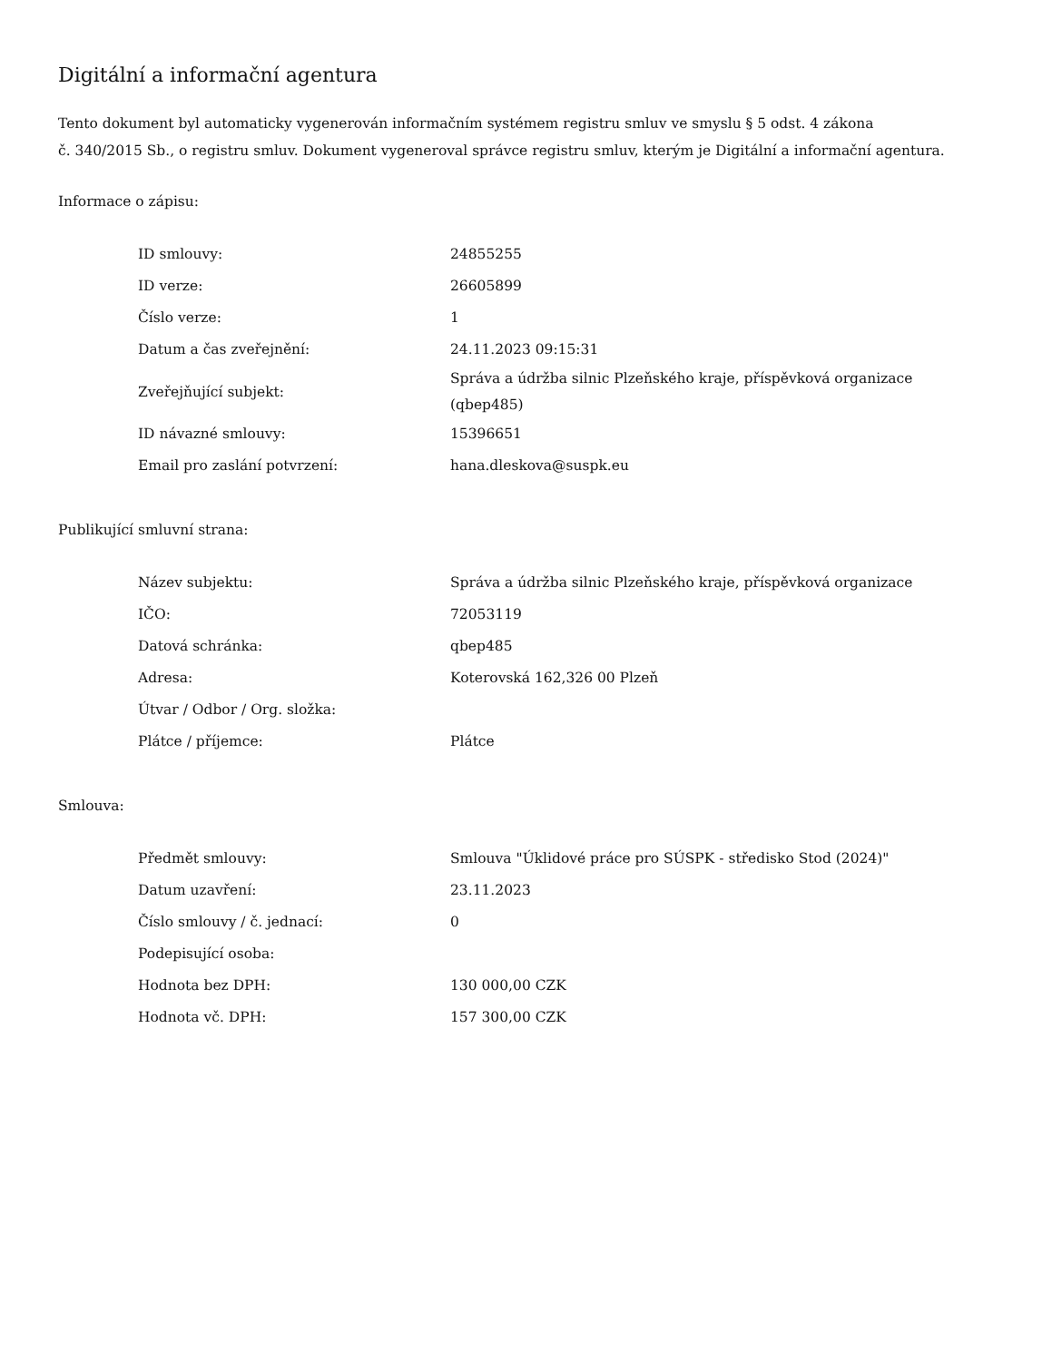Digitální a informační agentura
Tento dokument byl automaticky vygenerován informačním systémem registru smluv ve smyslu § 5 odst. 4 zákona
č. 340/2015 Sb., o registru smluv. Dokument vygeneroval správce registru smluv, kterým je Digitální a informační agentura.
Informace o zápisu:
| ID smlouvy: | 24855255 |
| ID verze: | 26605899 |
| Číslo verze: | 1 |
| Datum a čas zveřejnění: | 24.11.2023 09:15:31 |
| Zveřejňující subjekt: | Správa a údržba silnic Plzeňského kraje, příspěvková organizace (qbep485) |
| ID návazné smlouvy: | 15396651 |
| Email pro zaslání potvrzení: | hana.dleskova@suspk.eu |
Publikující smluvní strana:
| Název subjektu: | Správa a údržba silnic Plzeňského kraje, příspěvková organizace |
| IČO: | 72053119 |
| Datová schránka: | qbep485 |
| Adresa: | Koterovská 162,326 00 Plzeň |
| Útvar / Odbor / Org. složka: | |
| Plátce / příjemce: | Plátce |
Smlouva:
| Předmět smlouvy: | Smlouva "Úklidové práce pro SÚSPK - středisko Stod (2024)" |
| Datum uzavření: | 23.11.2023 |
| Číslo smlouvy / č. jednací: | 0 |
| Podepisující osoba: | |
| Hodnota bez DPH: | 130 000,00 CZK |
| Hodnota vč. DPH: | 157 300,00 CZK |